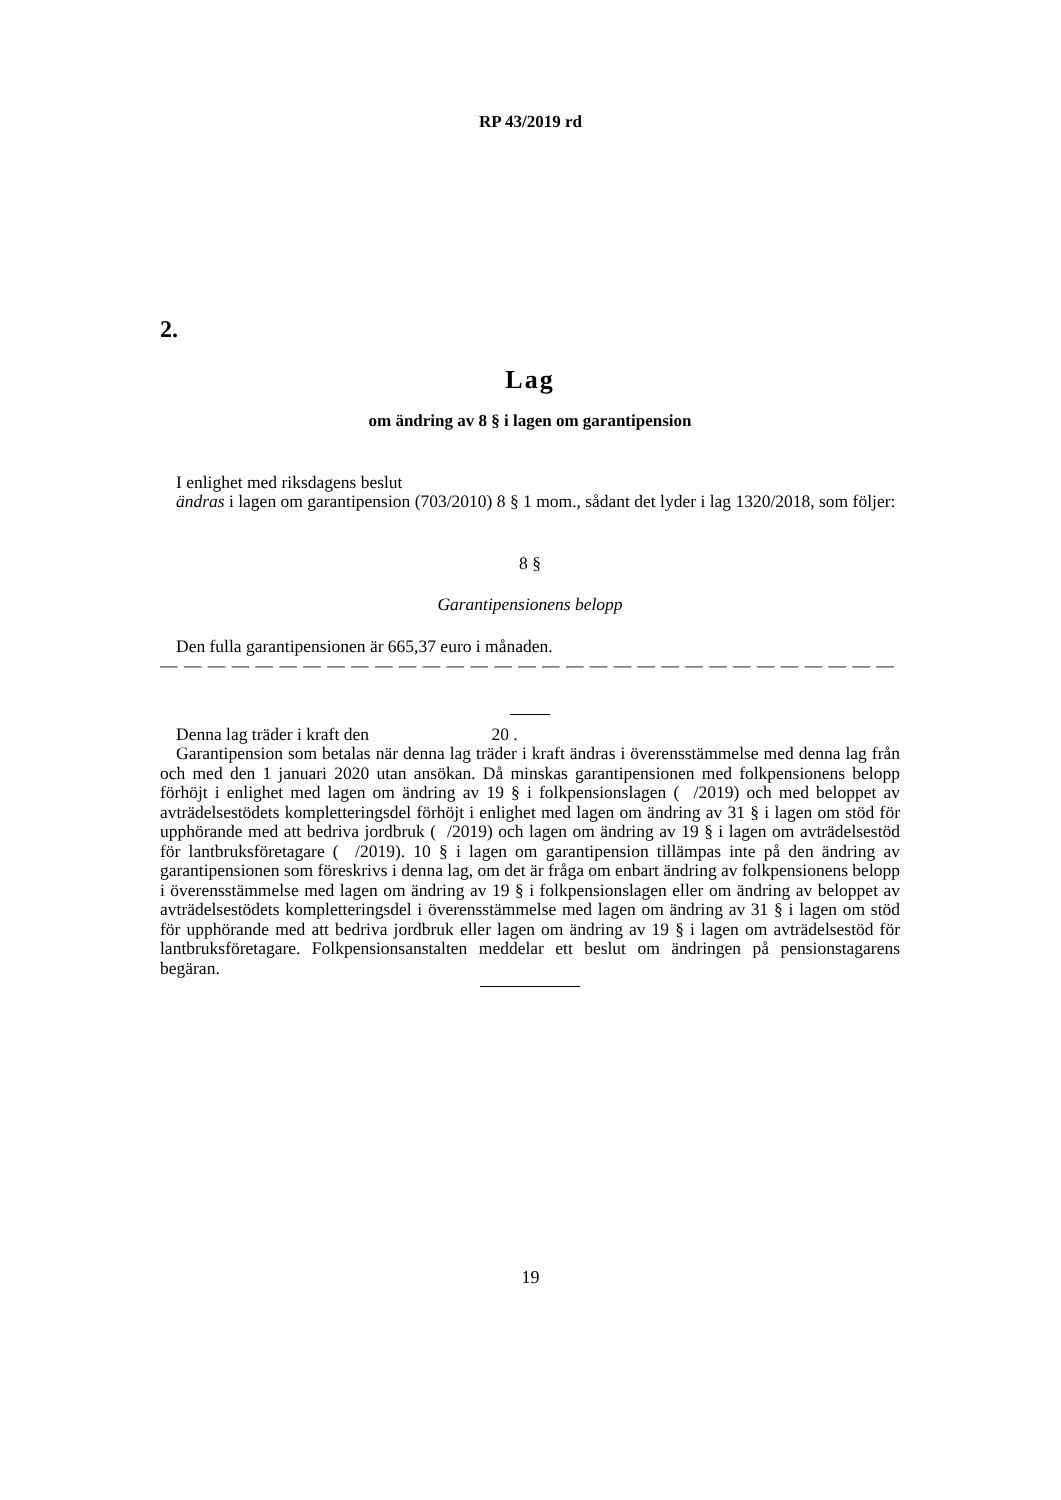RP 43/2019 rd
2.
Lag
om ändring av 8 § i lagen om garantipension
I enlighet med riksdagens beslut
ändras i lagen om garantipension (703/2010) 8 § 1 mom., sådant det lyder i lag 1320/2018, som följer:
8 §
Garantipensionens belopp
Den fulla garantipensionen är 665,37 euro i månaden.
— — — — — — — — — — — — — — — — — — — — — — — — — — — — — — —
Denna lag träder i kraft den 20 .
Garantipension som betalas när denna lag träder i kraft ändras i överensstämmelse med denna lag från och med den 1 januari 2020 utan ansökan. Då minskas garantipensionen med folkpensionens belopp förhöjt i enlighet med lagen om ändring av 19 § i folkpensionslagen ( /2019) och med beloppet av avträdelsestödets kompletteringsdel förhöjt i enlighet med lagen om ändring av 31 § i lagen om stöd för upphörande med att bedriva jordbruk ( /2019) och lagen om ändring av 19 § i lagen om avträdelsestöd för lantbruksföretagare ( /2019). 10 § i lagen om garantipension tillämpas inte på den ändring av garantipensionen som föreskrivs i denna lag, om det är fråga om enbart ändring av folkpensionens belopp i överensstämmelse med lagen om ändring av 19 § i folkpensionslagen eller om ändring av beloppet av avträdelsestödets kompletteringsdel i överensstämmelse med lagen om ändring av 31 § i lagen om stöd för upphörande med att bedriva jordbruk eller lagen om ändring av 19 § i lagen om avträdelsestöd för lantbruksföretagare. Folkpensionsanstalten meddelar ett beslut om ändringen på pensionstagarens begäran.
19